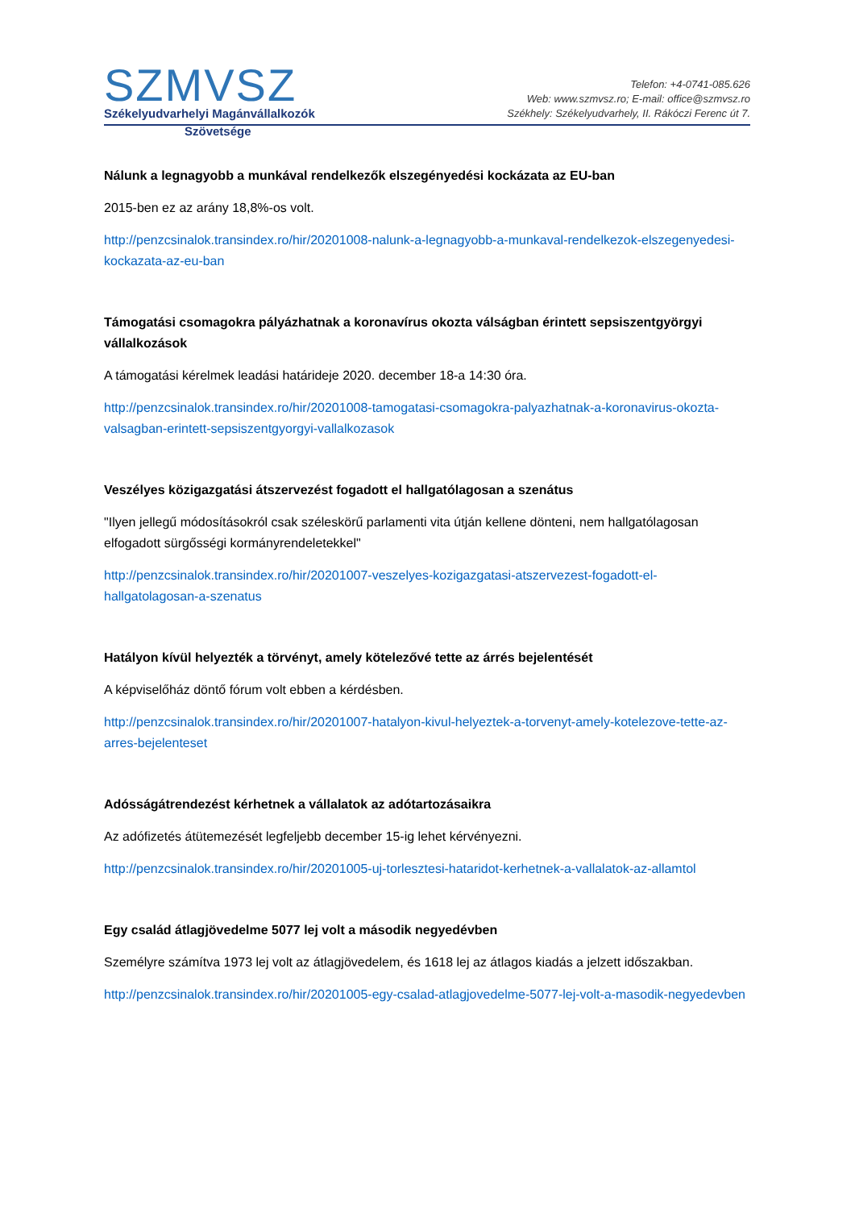SZMVSZ
Székelyudvarhelyi Magánvállalkozók
Telefon: +4-0741-085.626
Web: www.szmvsz.ro; E-mail: office@szmvsz.ro
Székhely: Székelyudvarhely, II. Rákóczi Ferenc út 7.
Szövetsége
Nálunk a legnagyobb a munkával rendelkezők elszegényedési kockázata az EU-ban
2015-ben ez az arány 18,8%-os volt.
http://penzcsinalok.transindex.ro/hir/20201008-nalunk-a-legnagyobb-a-munkaval-rendelkezok-elszegenyedesi-kockazata-az-eu-ban
Támogatási csomagokra pályázhatnak a koronavírus okozta válságban érintett sepsiszentgyörgyi vállalkozások
A támogatási kérelmek leadási határideje 2020. december 18-a 14:30 óra.
http://penzcsinalok.transindex.ro/hir/20201008-tamogatasi-csomagokra-palyazhatnak-a-koronavirus-okozta-valsagban-erintett-sepsiszentgyorgyi-vallalkozasok
Veszélyes közigazgatási átszervezést fogadott el hallgatólagosan a szenátus
"Ilyen jellegű módosításokról csak széleskörű parlamenti vita útján kellene dönteni, nem hallgatólagosan elfogadott sürgősségi kormányrendeletekkel"
http://penzcsinalok.transindex.ro/hir/20201007-veszelyes-kozigazgatasi-atszervezest-fogadott-el-hallgatolagosan-a-szenatus
Hatályon kívül helyezték a törvényt, amely kötelezővé tette az árrés bejelentését
A képviselőház döntő fórum volt ebben a kérdésben.
http://penzcsinalok.transindex.ro/hir/20201007-hatalyon-kivul-helyeztek-a-torvenyt-amely-kotelezove-tette-az-arres-bejelenteset
Adósságátrendezést kérhetnek a vállalatok az adótartozásaikra
Az adófizetés átütemezését legfeljebb december 15-ig lehet kérvényezni.
http://penzcsinalok.transindex.ro/hir/20201005-uj-torlesztesi-hataridot-kerhetnek-a-vallalatok-az-allamtol
Egy család átlagjövedelme 5077 lej volt a második negyedévben
Személyre számítva 1973 lej volt az átlagjövedelem, és 1618 lej az átlagos kiadás a jelzett időszakban.
http://penzcsinalok.transindex.ro/hir/20201005-egy-csalad-atlagjovedelme-5077-lej-volt-a-masodik-negyedevben